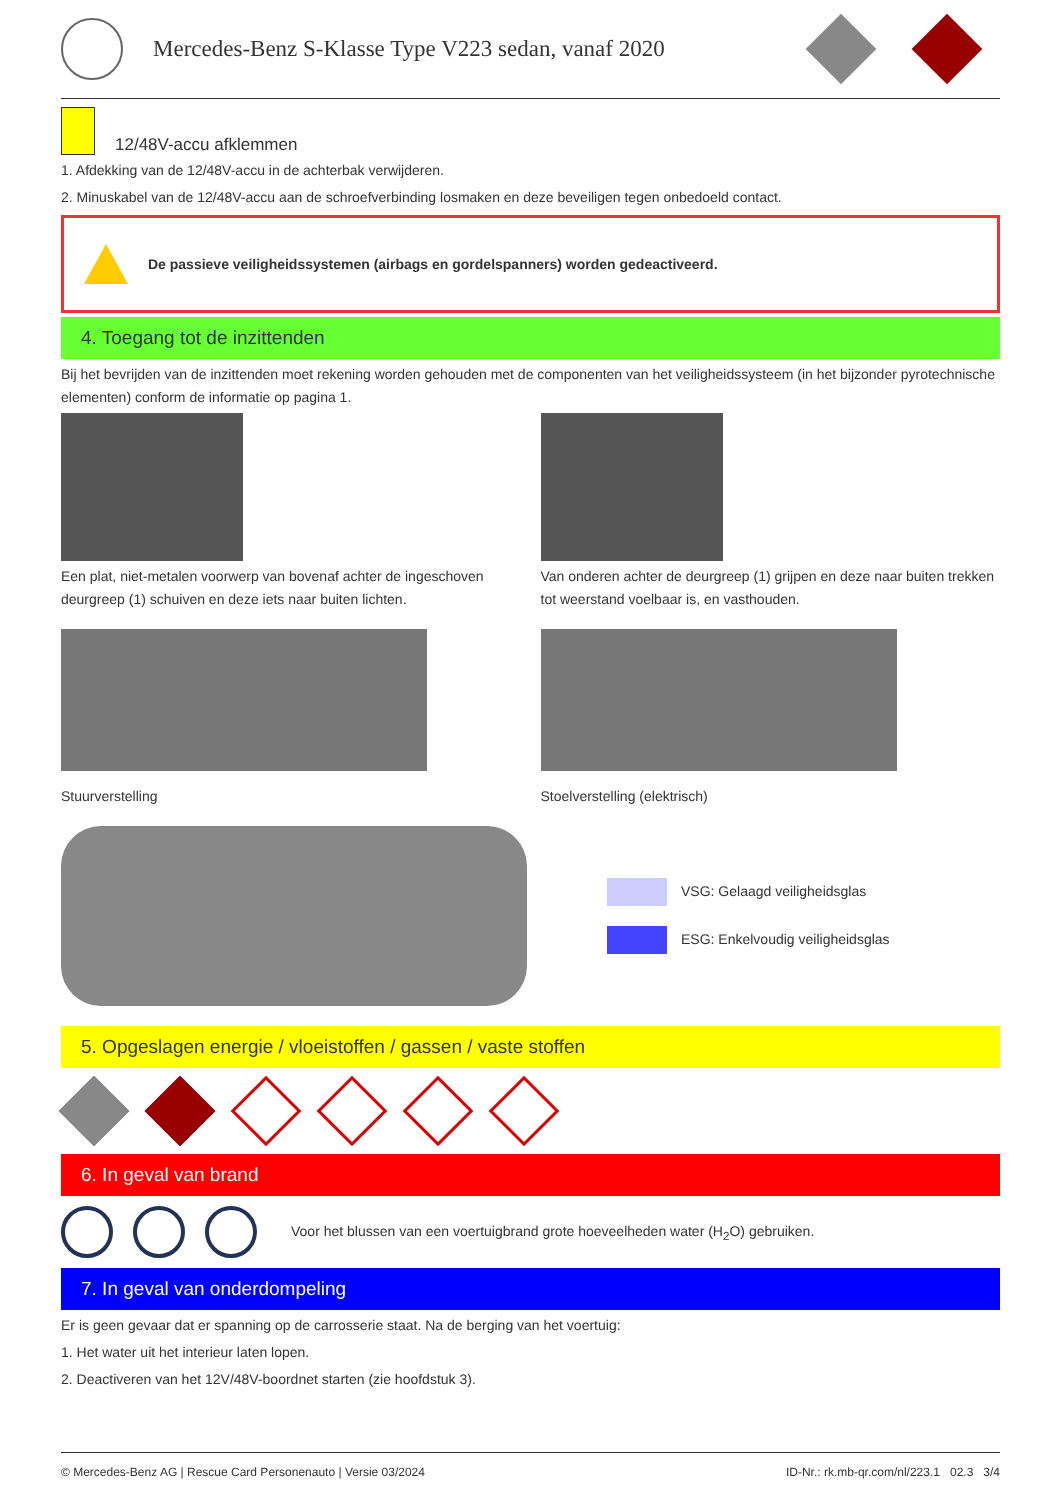Mercedes-Benz S-Klasse Type V223 sedan, vanaf 2020
12/48V-accu afklemmen
1. Afdekking van de 12/48V-accu in de achterbak verwijderen.
2. Minuskabel van de 12/48V-accu aan de schroefverbinding losmaken en deze beveiligen tegen onbedoeld contact.
De passieve veiligheidssystemen (airbags en gordelspanners) worden gedeactiveerd.
4. Toegang tot de inzittenden
Bij het bevrijden van de inzittenden moet rekening worden gehouden met de componenten van het veiligheidssysteem (in het bijzonder pyrotechnische elementen) conform de informatie op pagina 1.
Een plat, niet-metalen voorwerp van bovenaf achter de ingeschoven deurgreep (1) schuiven en deze iets naar buiten lichten.
Van onderen achter de deurgreep (1) grijpen en deze naar buiten trekken tot weerstand voelbaar is, en vasthouden.
Stuurverstelling Stoelverstelling (elektrisch)
VSG: Gelaagd veiligheidsglas
ESG: Enkelvoudig veiligheidsglas
5. Opgeslagen energie / vloeistoffen / gassen / vaste stoffen
6. In geval van brand
Voor het blussen van een voertuigbrand grote hoeveelheden water (H<sub>2</sub>O) gebruiken.
7. In geval van onderdompeling
Er is geen gevaar dat er spanning op de carrosserie staat. Na de berging van het voertuig:
1. Het water uit het interieur laten lopen.
2. Deactiveren van het 12V/48V-boordnet starten (zie hoofdstuk 3).
© Mercedes-Benz AG | Rescue Card Personenauto | Versie 03/2024 ID-Nr.: rk.mb-qr.com/nl/223.1 02.3 3/4